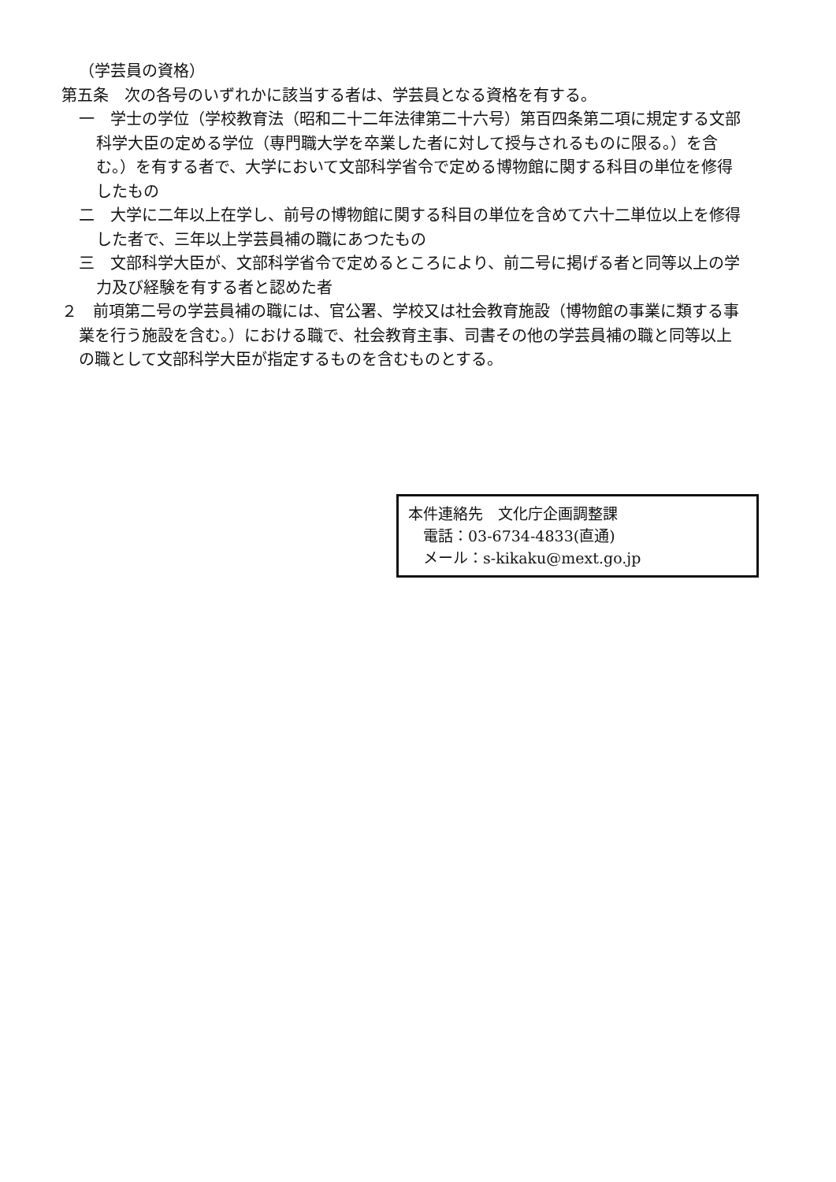（学芸員の資格）
第五条　次の各号のいずれかに該当する者は、学芸員となる資格を有する。
一　学士の学位（学校教育法（昭和二十二年法律第二十六号）第百四条第二項に規定する文部科学大臣の定める学位（専門職大学を卒業した者に対して授与されるものに限る。）を含む。）を有する者で、大学において文部科学省令で定める博物館に関する科目の単位を修得したもの
二　大学に二年以上在学し、前号の博物館に関する科目の単位を含めて六十二単位以上を修得した者で、三年以上学芸員補の職にあつたもの
三　文部科学大臣が、文部科学省令で定めるところにより、前二号に掲げる者と同等以上の学力及び経験を有する者と認めた者
２　前項第二号の学芸員補の職には、官公署、学校又は社会教育施設（博物館の事業に類する事業を行う施設を含む。）における職で、社会教育主事、司書その他の学芸員補の職と同等以上の職として文部科学大臣が指定するものを含むものとする。
本件連絡先　文化庁企画調整課
　電話：03-6734-4833(直通)
　メール：s-kikaku@mext.go.jp